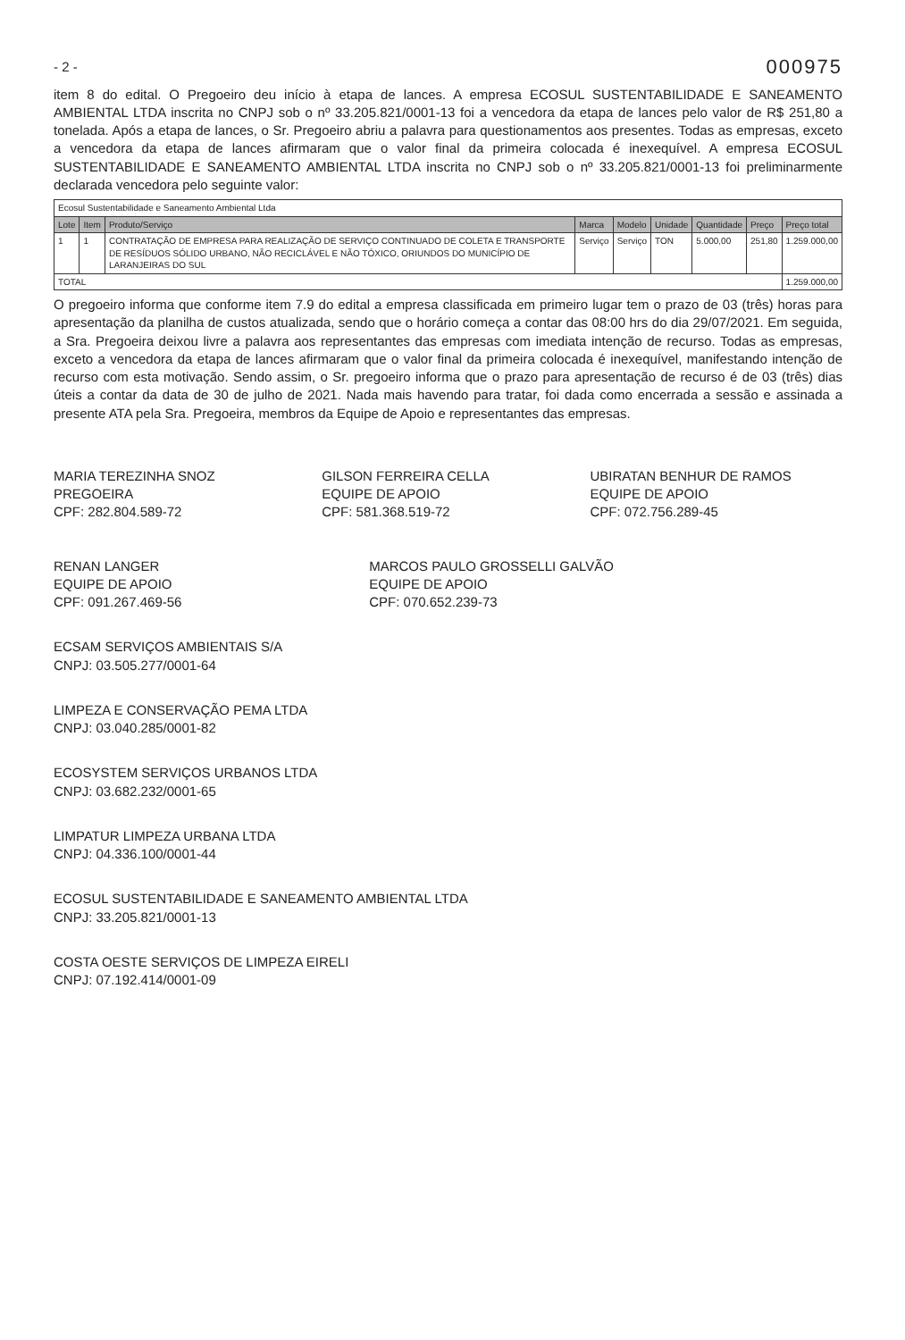- 2 - 000975
item 8 do edital. O Pregoeiro deu início à etapa de lances. A empresa ECOSUL SUSTENTABILIDADE E SANEAMENTO AMBIENTAL LTDA inscrita no CNPJ sob o nº 33.205.821/0001-13 foi a vencedora da etapa de lances pelo valor de R$ 251,80 a tonelada. Após a etapa de lances, o Sr. Pregoeiro abriu a palavra para questionamentos aos presentes. Todas as empresas, exceto a vencedora da etapa de lances afirmaram que o valor final da primeira colocada é inexequível. A empresa ECOSUL SUSTENTABILIDADE E SANEAMENTO AMBIENTAL LTDA inscrita no CNPJ sob o nº 33.205.821/0001-13 foi preliminarmente declarada vencedora pelo seguinte valor:
| Ecosul Sustentabilidade e Saneamento Ambiental Ltda | | | | | | | | |
| Lote | Item | Produto/Serviço | Marca | Modelo | Unidade | Quantidade | Preço | Preço total |
| 1 | 1 | CONTRATAÇÃO DE EMPRESA PARA REALIZAÇÃO DE SERVIÇO CONTINUADO DE COLETA E TRANSPORTE DE RESÍDUOS SÓLIDO URBANO, NÃO RECICLÁVEL E NÃO TÓXICO, ORIUNDOS DO MUNICÍPIO DE LARANJEIRAS DO SUL | Serviço | Serviço | TON | 5.000,00 | 251,80 | 1.259.000,00 |
| TOTAL | | | | | | | | 1.259.000,00 |
O pregoeiro informa que conforme item 7.9 do edital a empresa classificada em primeiro lugar tem o prazo de 03 (três) horas para apresentação da planilha de custos atualizada, sendo que o horário começa a contar das 08:00 hrs do dia 29/07/2021. Em seguida, a Sra. Pregoeira deixou livre a palavra aos representantes das empresas com imediata intenção de recurso. Todas as empresas, exceto a vencedora da etapa de lances afirmaram que o valor final da primeira colocada é inexequível, manifestando intenção de recurso com esta motivação. Sendo assim, o Sr. pregoeiro informa que o prazo para apresentação de recurso é de 03 (três) dias úteis a contar da data de 30 de julho de 2021. Nada mais havendo para tratar, foi dada como encerrada a sessão e assinada a presente ATA pela Sra. Pregoeira, membros da Equipe de Apoio e representantes das empresas.
MARIA TEREZINHA SNOZ
PREGOEIRA
CPF: 282.804.589-72
GILSON FERREIRA CELLA
EQUIPE DE APOIO
CPF: 581.368.519-72
UBIRATAN BENHUR DE RAMOS
EQUIPE DE APOIO
CPF: 072.756.289-45
RENAN LANGER
EQUIPE DE APOIO
CPF: 091.267.469-56
MARCOS PAULO GROSSELLI GALVÃO
EQUIPE DE APOIO
CPF: 070.652.239-73
ECSAM SERVIÇOS AMBIENTAIS S/A
CNPJ: 03.505.277/0001-64
LIMPEZA E CONSERVAÇÃO PEMA LTDA
CNPJ: 03.040.285/0001-82
ECOSYSTEM SERVIÇOS URBANOS LTDA
CNPJ: 03.682.232/0001-65
LIMPATUR LIMPEZA URBANA LTDA
CNPJ: 04.336.100/0001-44
ECOSUL SUSTENTABILIDADE E SANEAMENTO AMBIENTAL LTDA
CNPJ: 33.205.821/0001-13
COSTA OESTE SERVIÇOS DE LIMPEZA EIRELI
CNPJ: 07.192.414/0001-09